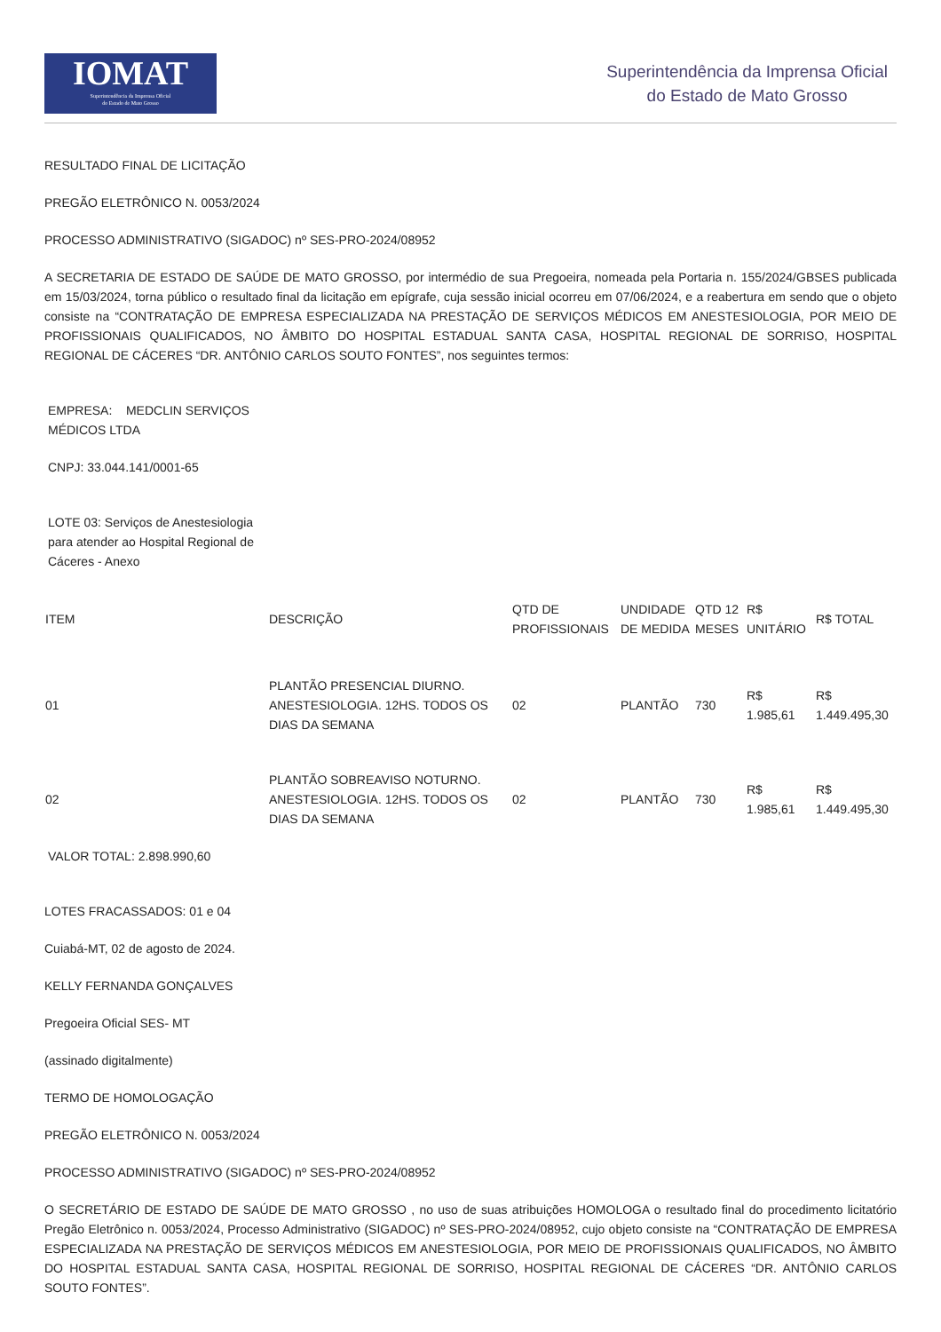IOMAT
Superintendência da Imprensa Oficial
do Estado de Mato Grosso
Superintendência da Imprensa Oficial
do Estado de Mato Grosso
RESULTADO FINAL DE LICITAÇÃO
PREGÃO ELETRÔNICO N. 0053/2024
PROCESSO ADMINISTRATIVO (SIGADOC) nº SES-PRO-2024/08952
A SECRETARIA DE ESTADO DE SAÚDE DE MATO GROSSO, por intermédio de sua Pregoeira, nomeada pela Portaria n. 155/2024/GBSES publicada em 15/03/2024, torna público o resultado final da licitação em epígrafe, cuja sessão inicial ocorreu em 07/06/2024, e a reabertura em sendo que o objeto consiste na “CONTRATAÇÃO DE EMPRESA ESPECIALIZADA NA PRESTAÇÃO DE SERVIÇOS MÉDICOS EM ANESTESIOLOGIA, POR MEIO DE PROFISSIONAIS QUALIFICADOS, NO ÂMBITO DO HOSPITAL ESTADUAL SANTA CASA, HOSPITAL REGIONAL DE SORRISO, HOSPITAL REGIONAL DE CÁCERES “DR. ANTÔNIO CARLOS SOUTO FONTES”, nos seguintes termos:
EMPRESA: MEDCLIN SERVIÇOS MÉDICOS LTDA
CNPJ: 33.044.141/0001-65
LOTE 03: Serviços de Anestesiologia para atender ao Hospital Regional de Cáceres - Anexo
| ITEM | DESCRIÇÃO | QTD DE PROFISSIONAIS | UNDIDADE DE MEDIDA | QTD 12 MESES | R$ UNITÁRIO | R$ TOTAL |
| --- | --- | --- | --- | --- | --- | --- |
| 01 | PLANTÃO PRESENCIAL DIURNO. ANESTESIOLOGIA. 12HS. TODOS OS DIAS DA SEMANA | 02 | PLANTÃO | 730 | R$ 1.985,61 | R$ 1.449.495,30 |
| 02 | PLANTÃO SOBREAVISO NOTURNO. ANESTESIOLOGIA. 12HS. TODOS OS DIAS DA SEMANA | 02 | PLANTÃO | 730 | R$ 1.985,61 | R$ 1.449.495,30 |
VALOR TOTAL: 2.898.990,60
LOTES FRACASSADOS: 01 e 04
Cuiabá-MT, 02 de agosto de 2024.
KELLY FERNANDA GONÇALVES
Pregoeira Oficial SES- MT
(assinado digitalmente)
TERMO DE HOMOLOGAÇÃO
PREGÃO ELETRÔNICO N. 0053/2024
PROCESSO ADMINISTRATIVO (SIGADOC) nº SES-PRO-2024/08952
O SECRETÁRIO DE ESTADO DE SAÚDE DE MATO GROSSO , no uso de suas atribuições HOMOLOGA o resultado final do procedimento licitatório Pregão Eletrônico n. 0053/2024, Processo Administrativo (SIGADOC) nº SES-PRO-2024/08952, cujo objeto consiste na “CONTRATAÇÃO DE EMPRESA ESPECIALIZADA NA PRESTAÇÃO DE SERVIÇOS MÉDICOS EM ANESTESIOLOGIA, POR MEIO DE PROFISSIONAIS QUALIFICADOS, NO ÂMBITO DO HOSPITAL ESTADUAL SANTA CASA, HOSPITAL REGIONAL DE SORRISO, HOSPITAL REGIONAL DE CÁCERES “DR. ANTÔNIO CARLOS SOUTO FONTES”.